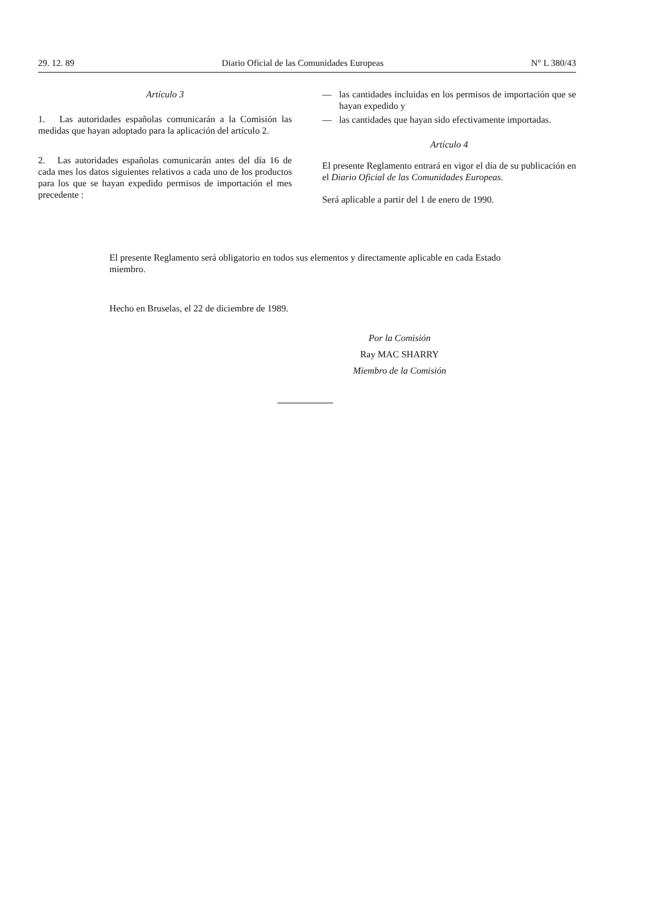29. 12. 89 Diario Oficial de las Comunidades Europeas N° L 380/43
Artículo 3
1. Las autoridades españolas comunicarán a la Comisión las medidas que hayan adoptado para la aplicación del artículo 2.
2. Las autoridades españolas comunicarán antes del día 16 de cada mes los datos siguientes relativos a cada uno de los productos para los que se hayan expedido permisos de importación el mes precedente :
— las cantidades incluidas en los permisos de importación que se hayan expedido y
— las cantidades que hayan sido efectivamente importadas.
Artículo 4
El presente Reglamento entrará en vigor el día de su publicación en el Diario Oficial de las Comunidades Europeas.
Será aplicable a partir del 1 de enero de 1990.
El presente Reglamento será obligatorio en todos sus elementos y directamente aplicable en cada Estado miembro.
Hecho en Bruselas, el 22 de diciembre de 1989.
Por la Comisión
Ray MAC SHARRY
Miembro de la Comisión